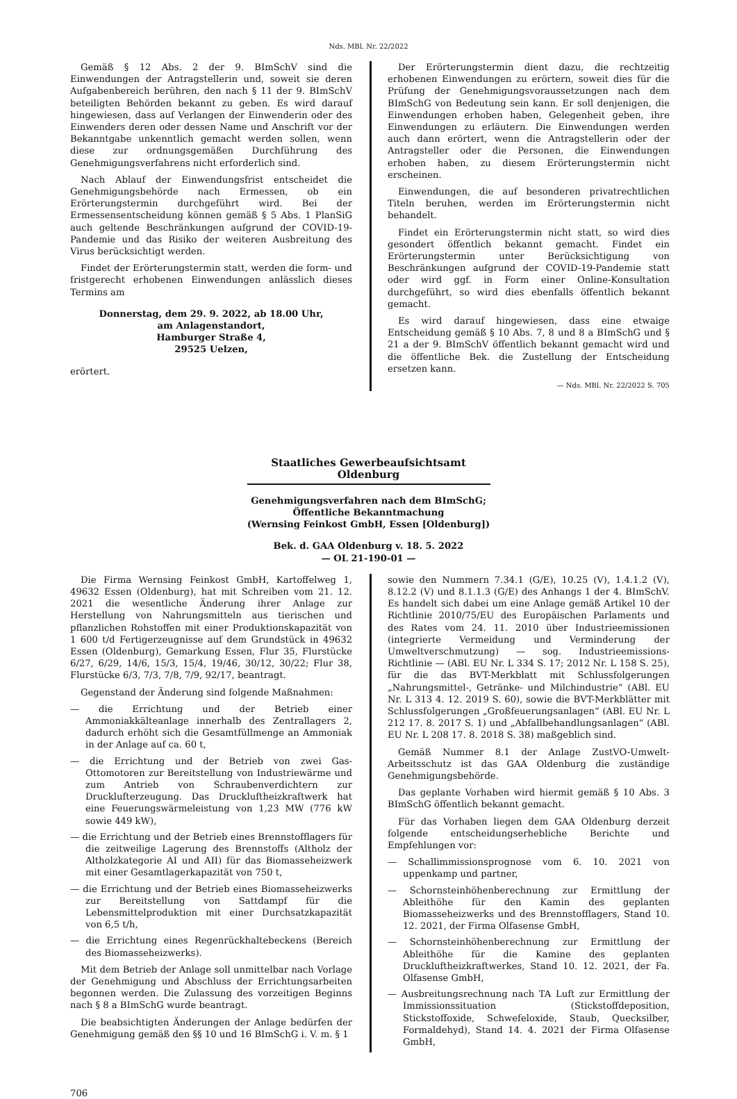Nds. MBl. Nr. 22/2022
Gemäß § 12 Abs. 2 der 9. BImSchV sind die Einwendungen der Antragstellerin und, soweit sie deren Aufgabenbereich berühren, den nach § 11 der 9. BImSchV beteiligten Behörden bekannt zu geben. Es wird darauf hingewiesen, dass auf Verlangen der Einwenderin oder des Einwenders deren oder dessen Name und Anschrift vor der Bekanntgabe unkenntlich gemacht werden sollen, wenn diese zur ordnungsgemäßen Durchführung des Genehmigungsverfahrens nicht erforderlich sind.
Nach Ablauf der Einwendungsfrist entscheidet die Genehmigungsbehörde nach Ermessen, ob ein Erörterungstermin durchgeführt wird. Bei der Ermessensentscheidung können gemäß § 5 Abs. 1 PlanSiG auch geltende Beschränkungen aufgrund der COVID-19-Pandemie und das Risiko der weiteren Ausbreitung des Virus berücksichtigt werden.
Findet der Erörterungstermin statt, werden die form- und fristgerecht erhobenen Einwendungen anlässlich dieses Termins am
Donnerstag, dem 29. 9. 2022, ab 18.00 Uhr,
am Anlagenstandort,
Hamburger Straße 4,
29525 Uelzen,
erörtert.
Der Erörterungstermin dient dazu, die rechtzeitig erhobenen Einwendungen zu erörtern, soweit dies für die Prüfung der Genehmigungsvoraussetzungen nach dem BImSchG von Bedeutung sein kann. Er soll denjenigen, die Einwendungen erhoben haben, Gelegenheit geben, ihre Einwendungen zu erläutern. Die Einwendungen werden auch dann erörtert, wenn die Antragstellerin oder der Antragsteller oder die Personen, die Einwendungen erhoben haben, zu diesem Erörterungstermin nicht erscheinen.
Einwendungen, die auf besonderen privatrechtlichen Titeln beruhen, werden im Erörterungstermin nicht behandelt.
Findet ein Erörterungstermin nicht statt, so wird dies gesondert öffentlich bekannt gemacht. Findet ein Erörterungstermin unter Berücksichtigung von Beschränkungen aufgrund der COVID-19-Pandemie statt oder wird ggf. in Form einer Online-Konsultation durchgeführt, so wird dies ebenfalls öffentlich bekannt gemacht.
Es wird darauf hingewiesen, dass eine etwaige Entscheidung gemäß § 10 Abs. 7, 8 und 8 a BImSchG und § 21 a der 9. BImSchV öffentlich bekannt gemacht wird und die öffentliche Bek. die Zustellung der Entscheidung ersetzen kann.
— Nds. MBl. Nr. 22/2022 S. 705
Staatliches Gewerbeaufsichtsamt Oldenburg
Genehmigungsverfahren nach dem BImSchG;
Öffentliche Bekanntmachung
(Wernsing Feinkost GmbH, Essen [Oldenburg])
Bek. d. GAA Oldenburg v. 18. 5. 2022
— OL 21-190-01 —
Die Firma Wernsing Feinkost GmbH, Kartoffelweg 1, 49632 Essen (Oldenburg), hat mit Schreiben vom 21. 12. 2021 die wesentliche Änderung ihrer Anlage zur Herstellung von Nahrungsmitteln aus tierischen und pflanzlichen Rohstoffen mit einer Produktionskapazität von 1 600 t/d Fertigerzeugnisse auf dem Grundstück in 49632 Essen (Oldenburg), Gemarkung Essen, Flur 35, Flurstücke 6/27, 6/29, 14/6, 15/3, 15/4, 19/46, 30/12, 30/22; Flur 38, Flurstücke 6/3, 7/3, 7/8, 7/9, 92/17, beantragt.
Gegenstand der Änderung sind folgende Maßnahmen:
— die Errichtung und der Betrieb einer Ammoniakkälteanlage innerhalb des Zentrallagers 2, dadurch erhöht sich die Gesamtfüllmenge an Ammoniak in der Anlage auf ca. 60 t,
— die Errichtung und der Betrieb von zwei Gas-Ottomotoren zur Bereitstellung von Industriewärme und zum Antrieb von Schraubenverdichtern zur Drucklufterzeugung. Das Druckluftheizkraftwerk hat eine Feuerungswärmeleistung von 1,23 MW (776 kW sowie 449 kW),
— die Errichtung und der Betrieb eines Brennstofflagers für die zeitweilige Lagerung des Brennstoffs (Altholz der Altholzkategorie AI und AII) für das Biomasseheizwerk mit einer Gesamtlagerkapazität von 750 t,
— die Errichtung und der Betrieb eines Biomasseheizwerks zur Bereitstellung von Sattdampf für die Lebensmittelproduktion mit einer Durchsatzkapazität von 6,5 t/h,
— die Errichtung eines Regenrückhaltebeckens (Bereich des Biomasseheizwerks).
Mit dem Betrieb der Anlage soll unmittelbar nach Vorlage der Genehmigung und Abschluss der Errichtungsarbeiten begonnen werden. Die Zulassung des vorzeitigen Beginns nach § 8 a BImSchG wurde beantragt.
Die beabsichtigten Änderungen der Anlage bedürfen der Genehmigung gemäß den §§ 10 und 16 BImSchG i. V. m. § 1
sowie den Nummern 7.34.1 (G/E), 10.25 (V), 1.4.1.2 (V), 8.12.2 (V) und 8.1.1.3 (G/E) des Anhangs 1 der 4. BImSchV. Es handelt sich dabei um eine Anlage gemäß Artikel 10 der Richtlinie 2010/75/EU des Europäischen Parlaments und des Rates vom 24. 11. 2010 über Industrieemissionen (integrierte Vermeidung und Verminderung der Umweltverschmutzung) — sog. Industrieemissions-Richtlinie — (ABl. EU Nr. L 334 S. 17; 2012 Nr. L 158 S. 25), für die das BVT-Merkblatt mit Schlussfolgerungen „Nahrungsmittel-, Getränke- und Milchindustrie“ (ABl. EU Nr. L 313 4. 12. 2019 S. 60), sowie die BVT-Merkblätter mit Schlussfolgerungen „Großfeuerungsanlagen“ (ABl. EU Nr. L 212 17. 8. 2017 S. 1) und „Abfallbehandlungsanlagen“ (ABl. EU Nr. L 208 17. 8. 2018 S. 38) maßgeblich sind.
Gemäß Nummer 8.1 der Anlage ZustVO-Umwelt-Arbeitsschutz ist das GAA Oldenburg die zuständige Genehmigungsbehörde.
Das geplante Vorhaben wird hiermit gemäß § 10 Abs. 3 BImSchG öffentlich bekannt gemacht.
Für das Vorhaben liegen dem GAA Oldenburg derzeit folgende entscheidungserhebliche Berichte und Empfehlungen vor:
— Schallimmissionsprognose vom 6. 10. 2021 von uppenkamp und partner,
— Schornsteinhöhenberechnung zur Ermittlung der Ableithöhe für den Kamin des geplanten Biomasseheizwerks und des Brennstofflagers, Stand 10. 12. 2021, der Firma Olfasense GmbH,
— Schornsteinhöhenberechnung zur Ermittlung der Ableithöhe für die Kamine des geplanten Druckluftheizkraftwerkes, Stand 10. 12. 2021, der Fa. Olfasense GmbH,
— Ausbreitungsrechnung nach TA Luft zur Ermittlung der Immissionssituation (Stickstoffdeposition, Stickstoffoxide, Schwefeloxide, Staub, Quecksilber, Formaldehyd), Stand 14. 4. 2021 der Firma Olfasense GmbH,
706